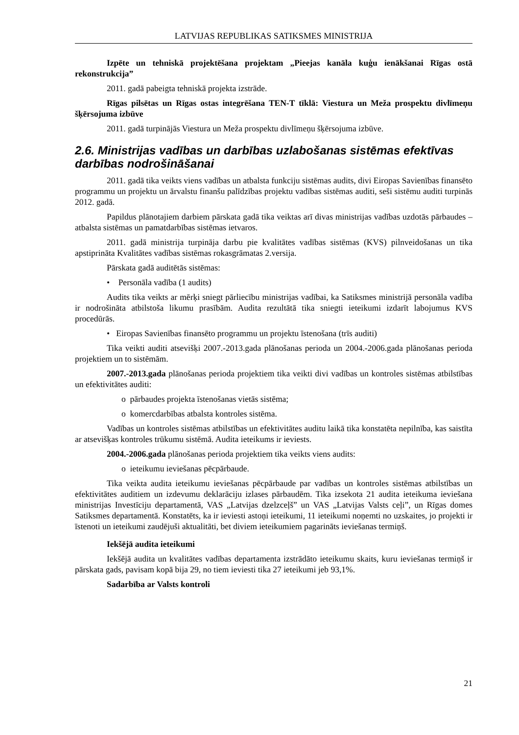LATVIJAS REPUBLIKAS SATIKSMES MINISTRIJA
Izpēte un tehniskā projektēšana projektam „Pieejas kanāla kuģu ienākšanai Rīgas ostā rekonstrukcija”
2011. gadā pabeigta tehniskā projekta izstrāde.
Rīgas pilsētas un Rīgas ostas integrēšana TEN-T tīklā: Viestura un Meža prospektu divlīmeņu šķērsojuma izbūve
2011. gadā turpinājās Viestura un Meža prospektu divlīmeņu šķērsojuma izbūve.
2.6. Ministrijas vadības un darbības uzlabošanas sistēmas efektīvas darbības nodrošināšanai
2011. gadā tika veikts viens vadības un atbalsta funkciju sistēmas audits, divi Eiropas Savienības finansēto programmu un projektu un ārvalstu finanšu palīdzības projektu vadības sistēmas auditi, seši sistēmu auditi turpinās 2012. gadā.
Papildus plānotajiem darbiem pārskata gadā tika veiktas arī divas ministrijas vadības uzdotās pārbaudes – atbalsta sistēmas un pamatdarbības sistēmas ietvaros.
2011. gadā ministrija turpināja darbu pie kvalitātes vadības sistēmas (KVS) pilnveidošanas un tika apstiprināta Kvalitātes vadības sistēmas rokasgrāmatas 2.versija.
Pārskata gadā auditētās sistēmas:
• Personāla vadība (1 audits)
Audits tika veikts ar mērķi sniegt pārliecību ministrijas vadībai, ka Satiksmes ministrijā personāla vadība ir nodrošināta atbilstoša likumu prasībām. Audita rezultātā tika sniegti ieteikumi izdarīt labojumus KVS procedūrās.
• Eiropas Savienības finansēto programmu un projektu īstenošana (trīs auditi)
Tika veikti auditi atsevišķi 2007.-2013.gada plānošanas perioda un 2004.-2006.gada plānošanas perioda projektiem un to sistēmām.
2007.-2013.gada plānošanas perioda projektiem tika veikti divi vadības un kontroles sistēmas atbilstības un efektivitātes auditi:
o pārbaudes projekta īstenošanas vietās sistēma;
o komercdarbības atbalsta kontroles sistēma.
Vadības un kontroles sistēmas atbilstības un efektivitātes auditu laikā tika konstatēta nepilnība, kas saistīta ar atsevišķas kontroles trūkumu sistēmā. Audita ieteikums ir ieviests.
2004.-2006.gada plānošanas perioda projektiem tika veikts viens audits:
o ieteikumu ieviešanas pēcpārbaude.
Tika veikta audita ieteikumu ieviešanas pēcpārbaude par vadības un kontroles sistēmas atbilstības un efektivitātes auditiem un izdevumu deklarāciju izlases pārbaudēm. Tika izsekota 21 audita ieteikuma ieviešana ministrijas Investīciju departamentā, VAS „Latvijas dzelzceļš” un VAS „Latvijas Valsts ceļi”, un Rīgas domes Satiksmes departamentā. Konstatēts, ka ir ieviesti astoņi ieteikumi, 11 ieteikumi noņemti no uzskaites, jo projekti ir īstenoti un ieteikumi zaudējuši aktualitāti, bet diviem ieteikumiem pagarināts ieviešanas termiņš.
Iekšējā audita ieteikumi
Iekšējā audita un kvalitātes vadības departamenta izstrādāto ieteikumu skaits, kuru ieviešanas termiņš ir pārskata gads, pavisam kopā bija 29, no tiem ieviesti tika 27 ieteikumi jeb 93,1%.
Sadarbība ar Valsts kontroli
21